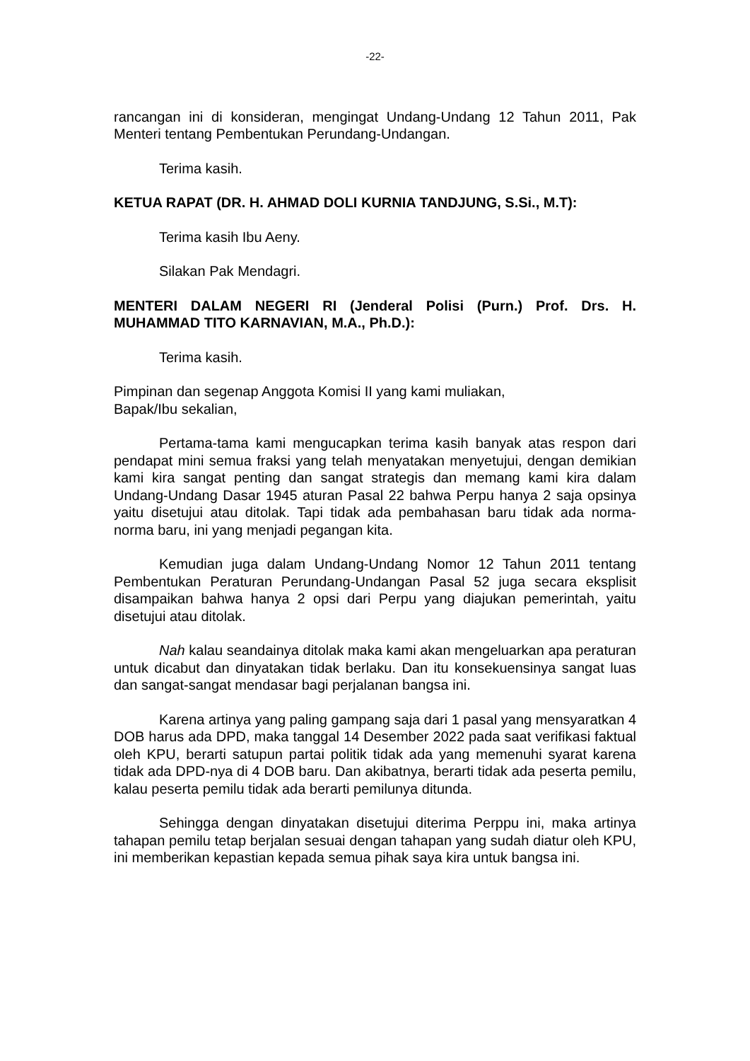-22-
rancangan ini di konsideran, mengingat Undang-Undang 12 Tahun 2011, Pak Menteri tentang Pembentukan Perundang-Undangan.
Terima kasih.
KETUA RAPAT (DR. H. AHMAD DOLI KURNIA TANDJUNG, S.Si., M.T):
Terima kasih Ibu Aeny.
Silakan Pak Mendagri.
MENTERI DALAM NEGERI RI (Jenderal Polisi (Purn.) Prof. Drs. H. MUHAMMAD TITO KARNAVIAN, M.A., Ph.D.):
Terima kasih.
Pimpinan dan segenap Anggota Komisi II yang kami muliakan,
Bapak/Ibu sekalian,
Pertama-tama kami mengucapkan terima kasih banyak atas respon dari pendapat mini semua fraksi yang telah menyatakan menyetujui, dengan demikian kami kira sangat penting dan sangat strategis dan memang kami kira dalam Undang-Undang Dasar 1945 aturan Pasal 22 bahwa Perpu hanya 2 saja opsinya yaitu disetujui atau ditolak. Tapi tidak ada pembahasan baru tidak ada norma-norma baru, ini yang menjadi pegangan kita.
Kemudian juga dalam Undang-Undang Nomor 12 Tahun 2011 tentang Pembentukan Peraturan Perundang-Undangan Pasal 52 juga secara eksplisit disampaikan bahwa hanya 2 opsi dari Perpu yang diajukan pemerintah, yaitu disetujui atau ditolak.
Nah kalau seandainya ditolak maka kami akan mengeluarkan apa peraturan untuk dicabut dan dinyatakan tidak berlaku. Dan itu konsekuensinya sangat luas dan sangat-sangat mendasar bagi perjalanan bangsa ini.
Karena artinya yang paling gampang saja dari 1 pasal yang mensyaratkan 4 DOB harus ada DPD, maka tanggal 14 Desember 2022 pada saat verifikasi faktual oleh KPU, berarti satupun partai politik tidak ada yang memenuhi syarat karena tidak ada DPD-nya di 4 DOB baru. Dan akibatnya, berarti tidak ada peserta pemilu, kalau peserta pemilu tidak ada berarti pemilunya ditunda.
Sehingga dengan dinyatakan disetujui diterima Perppu ini, maka artinya tahapan pemilu tetap berjalan sesuai dengan tahapan yang sudah diatur oleh KPU, ini memberikan kepastian kepada semua pihak saya kira untuk bangsa ini.